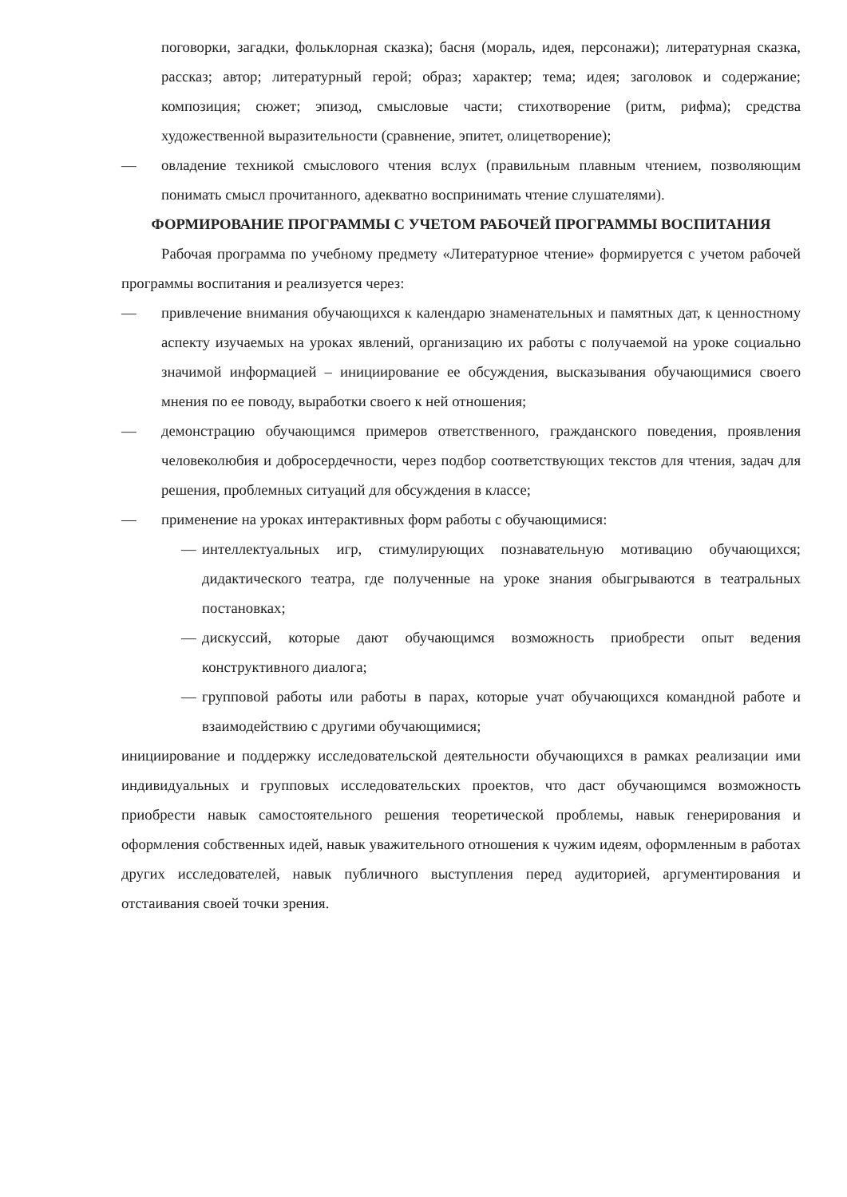поговорки, загадки, фольклорная сказка); басня (мораль, идея, персонажи); литературная сказка, рассказ; автор; литературный герой; образ; характер; тема; идея; заголовок и содержание; композиция; сюжет; эпизод, смысловые части; стихотворение (ритм, рифма); средства художественной выразительности (сравнение, эпитет, олицетворение);
— овладение техникой смыслового чтения вслух (правильным плавным чтением, позволяющим понимать смысл прочитанного, адекватно воспринимать чтение слушателями).
ФОРМИРОВАНИЕ ПРОГРАММЫ С УЧЕТОМ РАБОЧЕЙ ПРОГРАММЫ ВОСПИТАНИЯ
Рабочая программа по учебному предмету «Литературное чтение» формируется с учетом рабочей программы воспитания и реализуется через:
— привлечение внимания обучающихся к календарю знаменательных и памятных дат, к ценностному аспекту изучаемых на уроках явлений, организацию их работы с получаемой на уроке социально значимой информацией – инициирование ее обсуждения, высказывания обучающимися своего мнения по ее поводу, выработки своего к ней отношения;
— демонстрацию обучающимся примеров ответственного, гражданского поведения, проявления человеколюбия и добросердечности, через подбор соответствующих текстов для чтения, задач для решения, проблемных ситуаций для обсуждения в классе;
— применение на уроках интерактивных форм работы с обучающимися:
— интеллектуальных игр, стимулирующих познавательную мотивацию обучающихся; дидактического театра, где полученные на уроке знания обыгрываются в театральных постановках;
— дискуссий, которые дают обучающимся возможность приобрести опыт ведения конструктивного диалога;
— групповой работы или работы в парах, которые учат обучающихся командной работе и взаимодействию с другими обучающимися;
инициирование и поддержку исследовательской деятельности обучающихся в рамках реализации ими индивидуальных и групповых исследовательских проектов, что даст обучающимся возможность приобрести навык самостоятельного решения теоретической проблемы, навык генерирования и оформления собственных идей, навык уважительного отношения к чужим идеям, оформленным в работах других исследователей, навык публичного выступления перед аудиторией, аргументирования и отстаивания своей точки зрения.